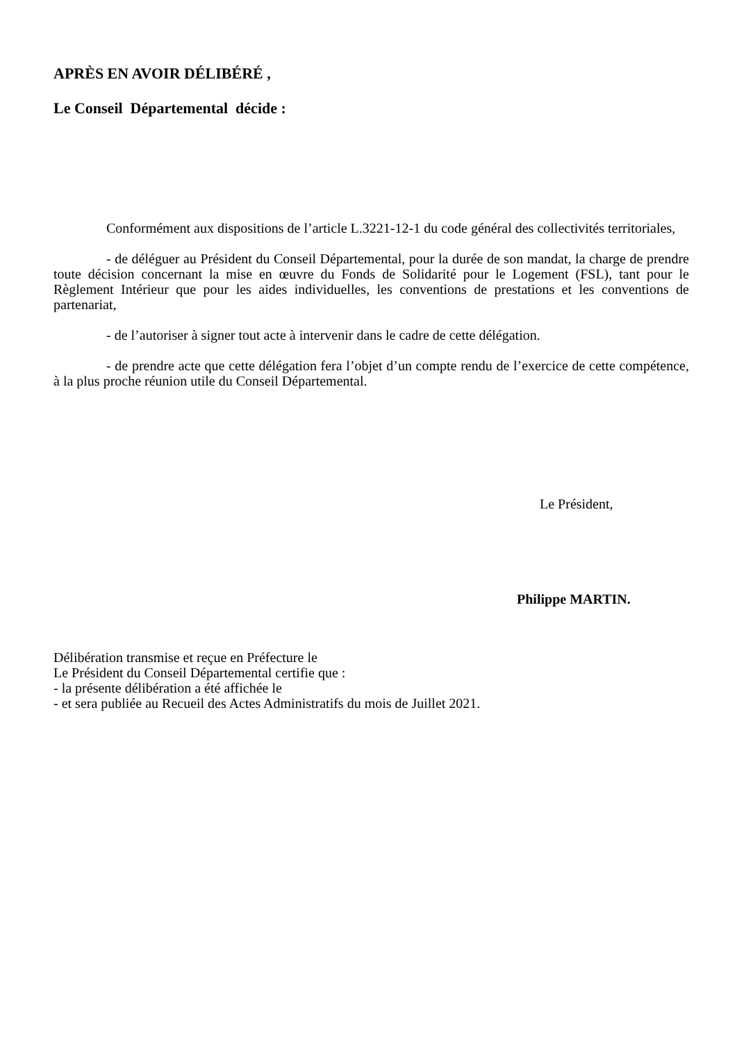APRÈS EN AVOIR DÉLIBÉRÉ ,
Le Conseil Départemental décide :
Conformément aux dispositions de l’article L.3221-12-1 du code général des collectivités territoriales,
- de déléguer au Président du Conseil Départemental, pour la durée de son mandat, la charge de prendre toute décision concernant la mise en œuvre du Fonds de Solidarité pour le Logement (FSL), tant pour le Règlement Intérieur que pour les aides individuelles, les conventions de prestations et les conventions de partenariat,
- de l’autoriser à signer tout acte à intervenir dans le cadre de cette délégation.
- de prendre acte que cette délégation fera l’objet d’un compte rendu de l’exercice de cette compétence, à la plus proche réunion utile du Conseil Départemental.
Le Président,
Philippe MARTIN.
Délibération transmise et reçue en Préfecture le
Le Président du Conseil Départemental certifie que :
- la présente délibération a été affichée le
- et sera publiée au Recueil des Actes Administratifs du mois de Juillet 2021.